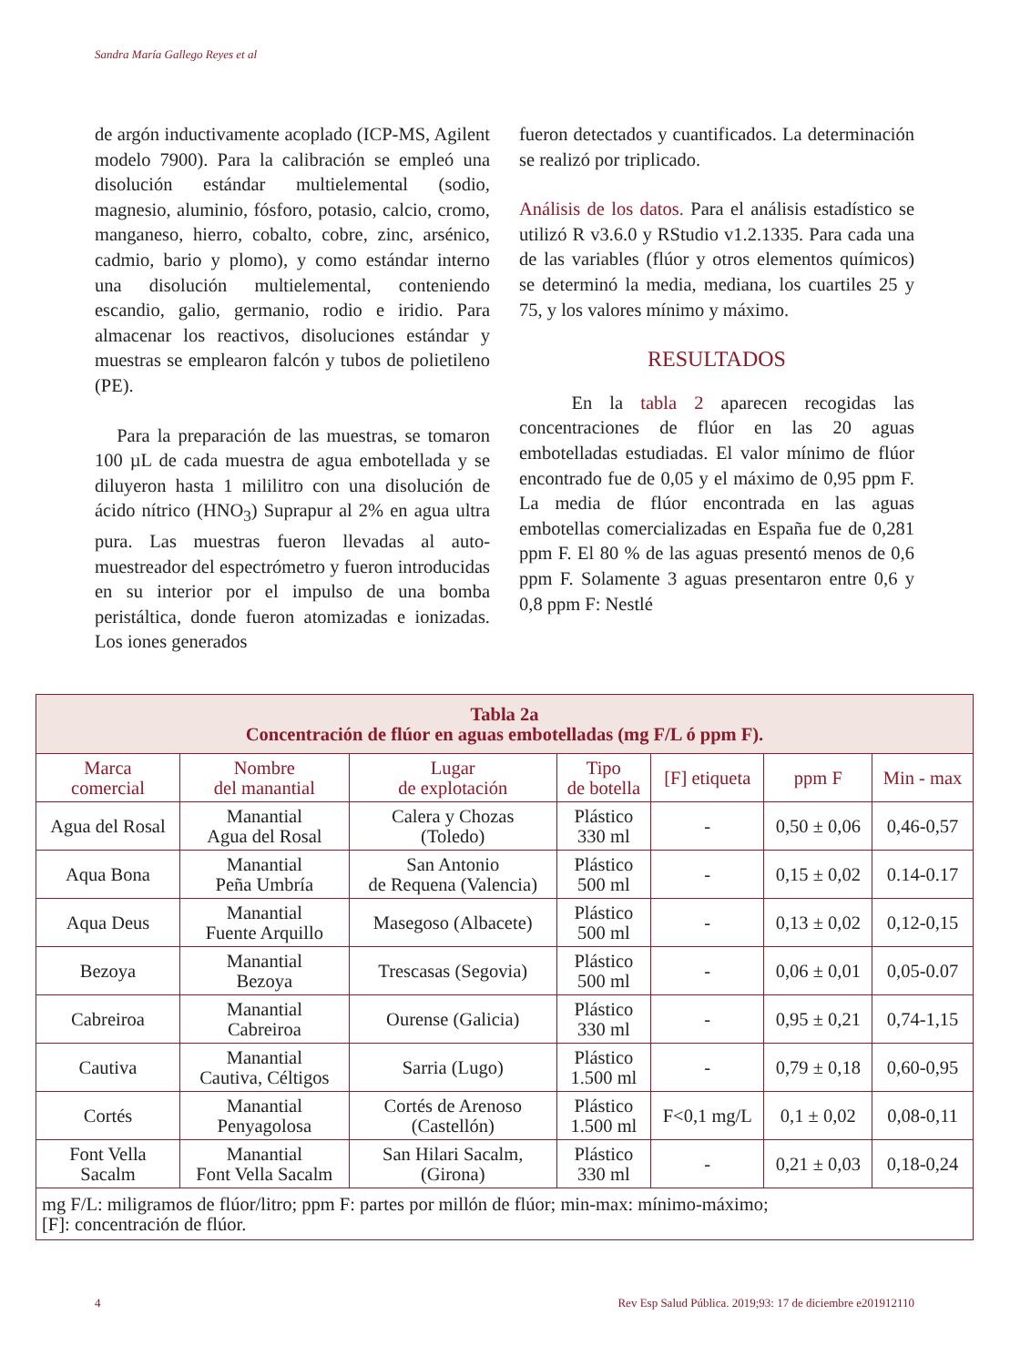Sandra María Gallego Reyes et al
de argón inductivamente acoplado (ICP-MS, Agilent modelo 7900). Para la calibración se empleó una disolución estándar multielemental (sodio, magnesio, aluminio, fósforo, potasio, calcio, cromo, manganeso, hierro, cobalto, cobre, zinc, arsénico, cadmio, bario y plomo), y como estándar interno una disolución multielemental, conteniendo escandio, galio, germanio, rodio e iridio. Para almacenar los reactivos, disoluciones estándar y muestras se emplearon falcón y tubos de polietileno (PE).
Para la preparación de las muestras, se tomaron 100 µL de cada muestra de agua embotellada y se diluyeron hasta 1 mililitro con una disolución de ácido nítrico (HNO<sub>3</sub>) Suprapur al 2% en agua ultra pura. Las muestras fueron llevadas al auto-muestreador del espectrómetro y fueron introducidas en su interior por el impulso de una bomba peristáltica, donde fueron atomizadas e ionizadas. Los iones generados
fueron detectados y cuantificados. La determinación se realizó por triplicado.
Análisis de los datos. Para el análisis estadístico se utilizó R v3.6.0 y RStudio v1.2.1335. Para cada una de las variables (flúor y otros elementos químicos) se determinó la media, mediana, los cuartiles 25 y 75, y los valores mínimo y máximo.
RESULTADOS
En la tabla 2 aparecen recogidas las concentraciones de flúor en las 20 aguas embotelladas estudiadas. El valor mínimo de flúor encontrado fue de 0,05 y el máximo de 0,95 ppm F. La media de flúor encontrada en las aguas embotellas comercializadas en España fue de 0,281 ppm F. El 80 % de las aguas presentó menos de 0,6 ppm F. Solamente 3 aguas presentaron entre 0,6 y 0,8 ppm F: Nestlé
| Tabla 2a Concentración de flúor en aguas embotelladas (mg F/L ó ppm F). | | | | | | |
| Marca comercial | Nombre del manantial | Lugar de explotación | Tipo de botella | [F] etiqueta | ppm F | Min - max |
| Agua del Rosal | Manantial Agua del Rosal | Calera y Chozas (Toledo) | Plástico 330 ml | - | 0,50 ± 0,06 | 0,46-0,57 |
| Aqua Bona | Manantial Peña Umbría | San Antonio de Requena (Valencia) | Plástico 500 ml | - | 0,15 ± 0,02 | 0.14-0.17 |
| Aqua Deus | Manantial Fuente Arquillo | Masegoso (Albacete) | Plástico 500 ml | - | 0,13 ± 0,02 | 0,12-0,15 |
| Bezoya | Manantial Bezoya | Trescasas (Segovia) | Plástico 500 ml | - | 0,06 ± 0,01 | 0,05-0.07 |
| Cabreiroa | Manantial Cabreiroa | Ourense (Galicia) | Plástico 330 ml | - | 0,95 ± 0,21 | 0,74-1,15 |
| Cautiva | Manantial Cautiva, Céltigos | Sarria (Lugo) | Plástico 1.500 ml | - | 0,79 ± 0,18 | 0,60-0,95 |
| Cortés | Manantial Penyagolosa | Cortés de Arenoso (Castellón) | Plástico 1.500 ml | F<0,1 mg/L | 0,1 ± 0,02 | 0,08-0,11 |
| Font Vella Sacalm | Manantial Font Vella Sacalm | San Hilari Sacalm, (Girona) | Plástico 330 ml | - | 0,21 ± 0,03 | 0,18-0,24 |
| mg F/L: miligramos de flúor/litro; ppm F: partes por millón de flúor; min-max: mínimo-máximo; [F]: concentración de flúor. | | | | | | |
4
Rev Esp Salud Pública. 2019;93: 17 de diciembre e201912110